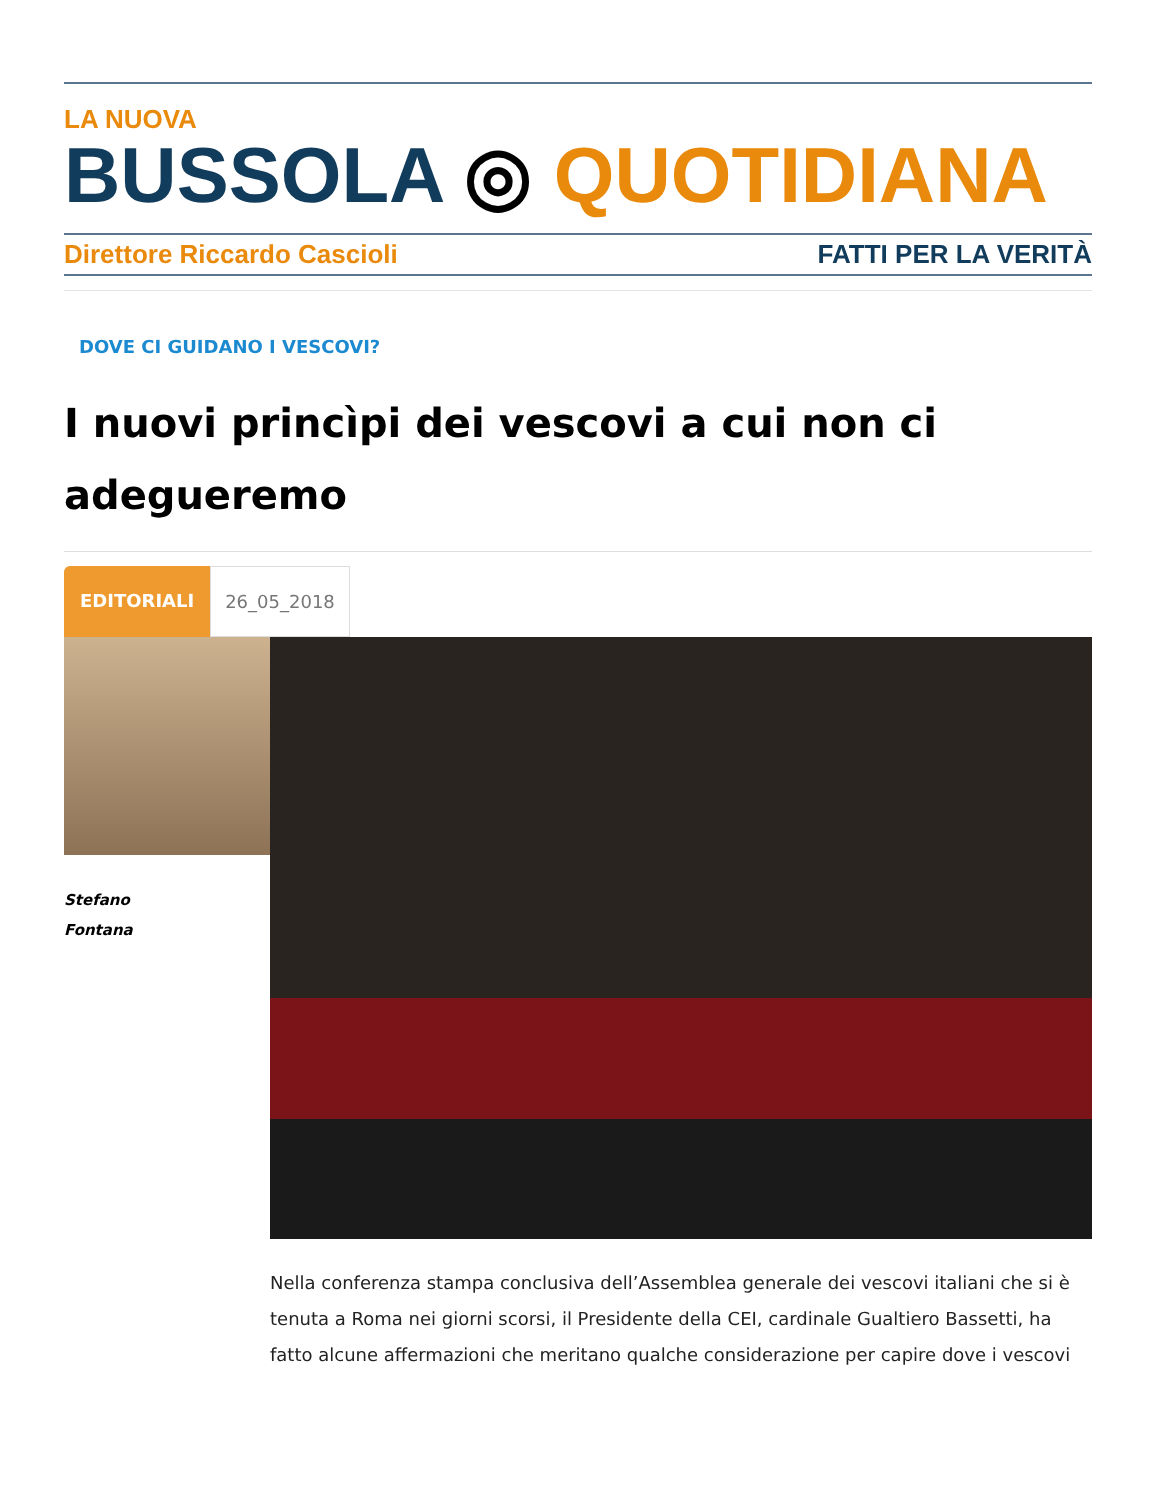LA NUOVA
BUSSOLA ◎ QUOTIDIANA
Direttore Riccardo Cascioli FATTI PER LA VERITÀ
DOVE CI GUIDANO I VESCOVI?
I nuovi princìpi dei vescovi a cui non ci adegueremo
EDITORIALI 26_05_2018
Stefano
Fontana
Nella conferenza stampa conclusiva dell’Assemblea generale dei vescovi italiani che si è tenuta a Roma nei giorni scorsi, il Presidente della CEI, cardinale Gualtiero Bassetti, ha fatto alcune affermazioni che meritano qualche considerazione per capire dove i vescovi